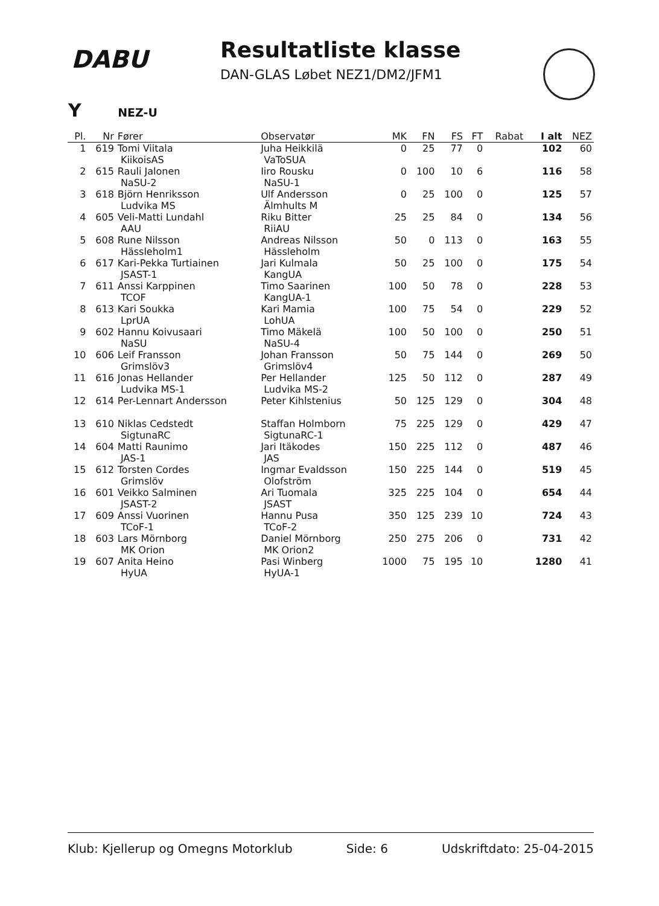DABU
Resultatliste klasse
DAN-GLAS Løbet NEZ1/DM2/JFM1
Y NEZ-U
| Pl. | Nr | Fører | Observatør | MK | FN | FS | FT | Rabat | I alt | NEZ |
| --- | --- | --- | --- | --- | --- | --- | --- | --- | --- | --- |
| 1 | 619 | Tomi Viitala KiikoisAS | Juha Heikkilä VaToSUA | 0 | 25 | 77 | 0 | | 102 | 60 |
| 2 | 615 | Rauli Jalonen NaSU-2 | Iiro Rousku NaSU-1 | 0 | 100 | 10 | 6 | | 116 | 58 |
| 3 | 618 | Björn Henriksson Ludvika MS | Ulf Andersson Älmhults M | 0 | 25 | 100 | 0 | | 125 | 57 |
| 4 | 605 | Veli-Matti Lundahl AAU | Riku Bitter RiiAU | 25 | 25 | 84 | 0 | | 134 | 56 |
| 5 | 608 | Rune Nilsson Hässleholm1 | Andreas Nilsson Hässleholm | 50 | 0 | 113 | 0 | | 163 | 55 |
| 6 | 617 | Kari-Pekka Turtiainen JSAST-1 | Jari Kulmala KangUA | 50 | 25 | 100 | 0 | | 175 | 54 |
| 7 | 611 | Anssi Karppinen TCOF | Timo Saarinen KangUA-1 | 100 | 50 | 78 | 0 | | 228 | 53 |
| 8 | 613 | Kari Soukka LprUA | Kari Mamia LohUA | 100 | 75 | 54 | 0 | | 229 | 52 |
| 9 | 602 | Hannu Koivusaari NaSU | Timo Mäkelä NaSU-4 | 100 | 50 | 100 | 0 | | 250 | 51 |
| 10 | 606 | Leif Fransson Grimslöv3 | Johan Fransson Grimslöv4 | 50 | 75 | 144 | 0 | | 269 | 50 |
| 11 | 616 | Jonas Hellander Ludvika MS-1 | Per Hellander Ludvika MS-2 | 125 | 50 | 112 | 0 | | 287 | 49 |
| 12 | 614 | Per-Lennart Andersson | Peter Kihlstenius | 50 | 125 | 129 | 0 | | 304 | 48 |
| 13 | 610 | Niklas Cedstedt SigtunaRC | Staffan Holmborn SigtunaRC-1 | 75 | 225 | 129 | 0 | | 429 | 47 |
| 14 | 604 | Matti Raunimo JAS-1 | Jari Itäkodes JAS | 150 | 225 | 112 | 0 | | 487 | 46 |
| 15 | 612 | Torsten Cordes Grimslöv | Ingmar Evaldsson Olofström | 150 | 225 | 144 | 0 | | 519 | 45 |
| 16 | 601 | Veikko Salminen JSAST-2 | Ari Tuomala JSAST | 325 | 225 | 104 | 0 | | 654 | 44 |
| 17 | 609 | Anssi Vuorinen TCoF-1 | Hannu Pusa TCoF-2 | 350 | 125 | 239 | 10 | | 724 | 43 |
| 18 | 603 | Lars Mörnborg MK Orion | Daniel Mörnborg MK Orion2 | 250 | 275 | 206 | 0 | | 731 | 42 |
| 19 | 607 | Anita Heino HyUA | Pasi Winberg HyUA-1 | 1000 | 75 | 195 | 10 | | 1280 | 41 |
Klub: Kjellerup og Omegns Motorklub Side: 6 Udskriftdato: 25-04-2015